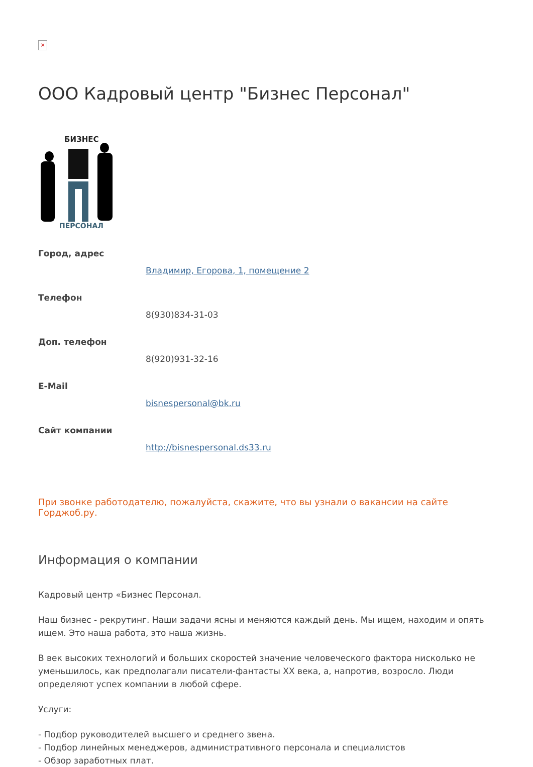×
ООО Кадровый центр "Бизнес Персонал"
БИЗНЕС
ПЕРСОНАЛ
Город, адрес
Владимир, Егорова, 1, помещение 2
Телефон
8(930)834-31-03
Доп. телефон
8(920)931-32-16
E-Mail
bisnespersonal@bk.ru
Сайт компании
http://bisnespersonal.ds33.ru
При звонке работодателю, пожалуйста, скажите, что вы узнали о вакансии на сайте Горджоб.ру.
Информация о компании
Кадровый центр «Бизнес Персонал.
Наш бизнес - рекрутинг. Наши задачи ясны и меняются каждый день. Мы ищем, находим и опять ищем. Это наша работа, это наша жизнь.
В век высоких технологий и больших скоростей значение человеческого фактора нисколько не уменьшилось, как предполагали писатели-фантасты XX века, а, напротив, возросло. Люди определяют успех компании в любой сфере.
Услуги:
- Подбор руководителей высшего и среднего звена.
- Подбор линейных менеджеров, административного персонала и специалистов
- Обзор заработных плат.